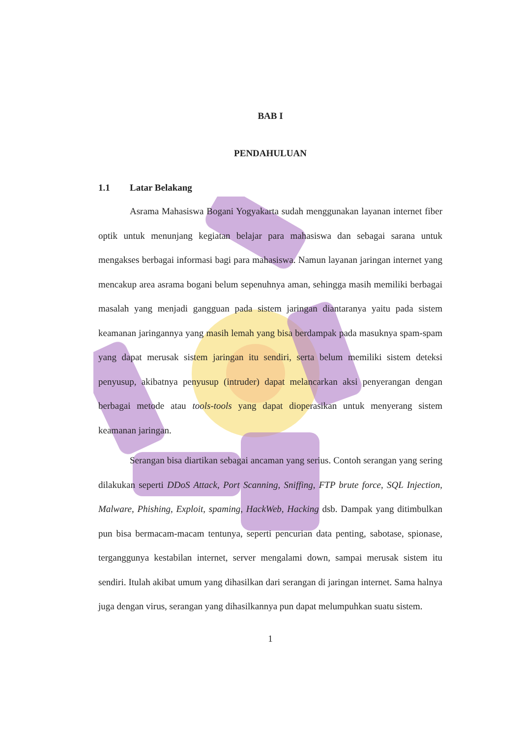BAB I
PENDAHULUAN
1.1 Latar Belakang
Asrama Mahasiswa Bogani Yogyakarta sudah menggunakan layanan internet fiber optik untuk menunjang kegiatan belajar para mahasiswa dan sebagai sarana untuk mengakses berbagai informasi bagi para mahasiswa. Namun layanan jaringan internet yang mencakup area asrama bogani belum sepenuhnya aman, sehingga masih memiliki berbagai masalah yang menjadi gangguan pada sistem jaringan diantaranya yaitu pada sistem keamanan jaringannya yang masih lemah yang bisa berdampak pada masuknya spam-spam yang dapat merusak sistem jaringan itu sendiri, serta belum memiliki sistem deteksi penyusup, akibatnya penyusup (intruder) dapat melancarkan aksi penyerangan dengan berbagai metode atau tools-tools yang dapat dioperasikan untuk menyerang sistem keamanan jaringan.
Serangan bisa diartikan sebagai ancaman yang serius. Contoh serangan yang sering dilakukan seperti DDoS Attack, Port Scanning, Sniffing, FTP brute force, SQL Injection, Malware, Phishing, Exploit, spaming, HackWeb, Hacking dsb. Dampak yang ditimbulkan pun bisa bermacam-macam tentunya, seperti pencurian data penting, sabotase, spionase, terganggunya kestabilan internet, server mengalami down, sampai merusak sistem itu sendiri. Itulah akibat umum yang dihasilkan dari serangan di jaringan internet. Sama halnya juga dengan virus, serangan yang dihasilkannya pun dapat melumpuhkan suatu sistem.
1